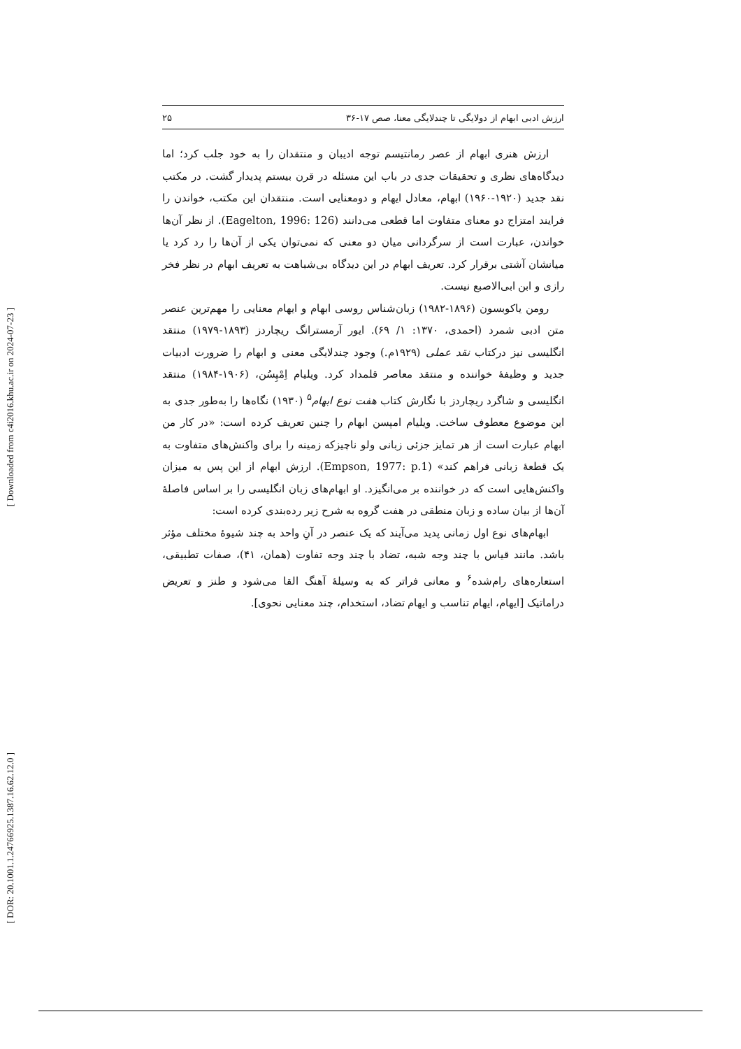[ Downloaded from c4i2016.khu.ac.ir on 2024-07-23 ]
[ DOR: 20.1001.1.24766925.1387.16.62.12.0 ]
ارزش ادبی ابهام از دولایگی تا چندلایگی معنا، صص ۱۷-۳۶ ۲۵
ارزش هنری ابهام از عصر رمانتیسم توجه ادیبان و منتقدان را به خود جلب کرد؛ اما دیدگاه‌های نظری و تحقیقات جدی در باب این مسئله در قرن بیستم پدیدار گشت. در مکتب نقد جدید (۱۹۲۰-۱۹۶۰) ابهام، معادل ایهام و دومعنایی است. منتقدان این مکتب، خواندن را فرایند امتزاج دو معنای متفاوت اما قطعی می‌دانند (Eagelton, 1996: 126). از نظر آن‌ها خواندن، عبارت است از سرگردانی میان دو معنی که نمی‌توان یکی از آن‌ها را رد کرد یا میانشان آشتی برقرار کرد. تعریف ابهام در این دیدگاه بی‌شباهت به تعریف ابهام در نظر فخر رازی و ابن ابی‌الاصبع نیست.
رومن یاکوبسون (۱۸۹۶-۱۹۸۲) زبان‌شناس روسی ابهام و ایهام معنایی را مهم‌ترین عنصر متن ادبی شمرد (احمدی، ۱۳۷۰: ۱/ ۶۹). ایور آرمسترانگ ریچاردز (۱۸۹۳-۱۹۷۹) منتقد انگلیسی نیز درکتاب نقد عملی (۱۹۲۹م.) وجود چندلایگی معنی و ابهام را ضرورت ادبیات جدید و وظیفهٔ خواننده و منتقد معاصر قلمداد کرد. ویلیام اِمْپِسُن، (۱۹۰۶-۱۹۸۴) منتقد انگلیسی و شاگرد ریچاردز با نگارش کتاب هفت نوع ابهام<sup>۵</sup> (۱۹۳۰) نگاه‌ها را به‌طور جدی به این موضوع معطوف ساخت. ویلیام امپسن ابهام را چنین تعریف کرده است: «در کار من ابهام عبارت است از هر تمایز جزئی زبانی ولو ناچیزکه زمینه را برای واکنش‌های متفاوت به یک قطعهٔ زبانی فراهم کند» (Empson, 1977: p.1). ارزش ابهام از این پس به میزان واکنش‌هایی است که در خواننده بر می‌انگیزد. او ابهام‌های زبان انگلیسی را بر اساس فاصلهٔ آن‌ها از بیان ساده و زبان منطقی در هفت گروه به شرح زیر رده‌بندی کرده است:
ابهام‌های نوع اول زمانی پدید می‌آیند که یک عنصر در آنِ واحد به چند شیوهٔ مختلف مؤثر باشد. مانند قیاس با چند وجه شبه، تضاد با چند وجه تفاوت (همان، ۴۱)، صفات تطبیقی، استعاره‌های رام‌شده<sup>۶</sup> و معانی فراتر که به وسیلهٔ آهنگ القا می‌شود و طنز و تعریض دراماتیک [ایهام، ایهام تناسب و ایهام تضاد، استخدام، چند معنایی نحوی].